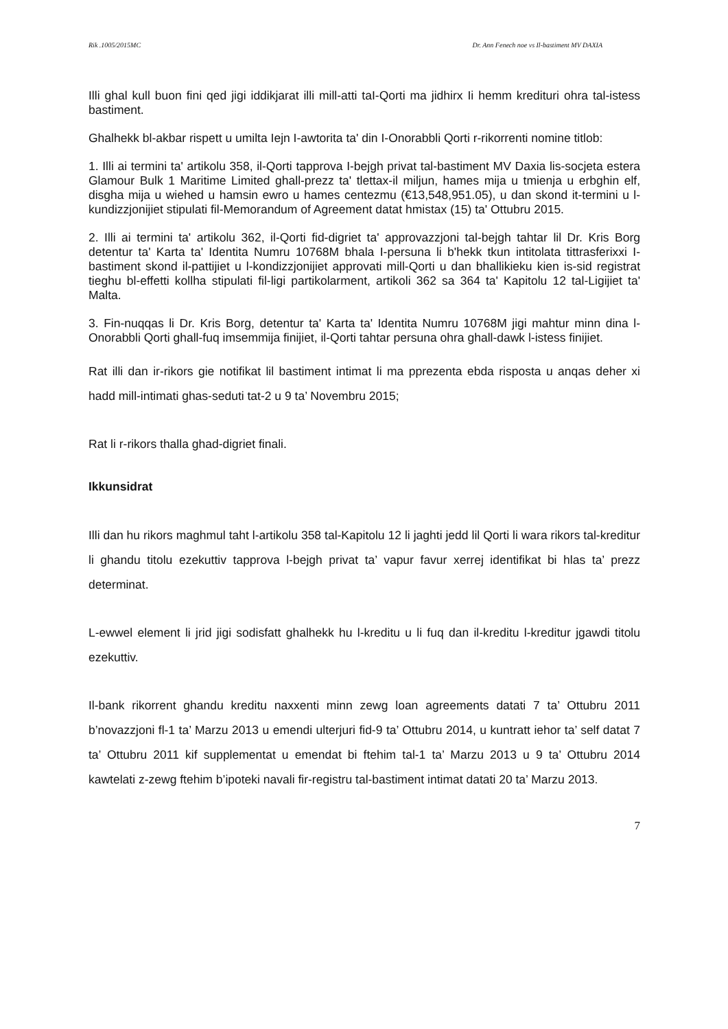Rik .1005/2015MC Dr. Ann Fenech noe vs Il-bastiment MV DAXIA
Illi ghal kull buon fini qed jigi iddikjarat illi mill-atti taI-Qorti ma jidhirx Ii hemm kredituri ohra tal-istess bastiment.
Ghalhekk bl-akbar rispett u umilta Iejn I-awtorita ta' din I-Onorabbli Qorti r-rikorrenti nomine titlob:
1. Illi ai termini ta' artikolu 358, il-Qorti tapprova I-bejgh privat tal-bastiment MV Daxia lis-socjeta estera Glamour Bulk 1 Maritime Limited ghall-prezz ta' tlettax-il miljun, hames mija u tmienja u erbghin elf, disgha mija u wiehed u hamsin ewro u hames centezmu (€13,548,951.05), u dan skond it-termini u l-kundizzjonijiet stipulati fil-Memorandum of Agreement datat hmistax (15) ta' Ottubru 2015.
2. Illi ai termini ta' artikolu 362, il-Qorti fid-digriet ta' approvazzjoni tal-bejgh tahtar lil Dr. Kris Borg detentur ta' Karta ta' Identita Numru 10768M bhala I-persuna li b'hekk tkun intitolata tittrasferixxi I-bastiment skond il-pattijiet u l-kondizzjonijiet approvati mill-Qorti u dan bhallikieku kien is-sid registrat tieghu bl-effetti kollha stipulati fil-ligi partikolarment, artikoli 362 sa 364 ta' Kapitolu 12 tal-Ligijiet ta' Malta.
3. Fin-nuqqas li Dr. Kris Borg, detentur ta' Karta ta' Identita Numru 10768M jigi mahtur minn dina l-Onorabbli Qorti ghall-fuq imsemmija finijiet, il-Qorti tahtar persuna ohra ghall-dawk l-istess finijiet.
Rat illi dan ir-rikors gie notifikat lil bastiment intimat li ma pprezenta ebda risposta u anqas deher xi hadd mill-intimati ghas-seduti tat-2 u 9 ta’ Novembru 2015;
Rat li r-rikors thalla ghad-digriet finali.
Ikkunsidrat
Illi dan hu rikors maghmul taht l-artikolu 358 tal-Kapitolu 12 li jaghti jedd lil Qorti li wara rikors tal-kreditur li ghandu titolu ezekuttiv tapprova l-bejgh privat ta’ vapur favur xerrej identifikat bi hlas ta’ prezz determinat.
L-ewwel element li jrid jigi sodisfatt ghalhekk hu l-kreditu u li fuq dan il-kreditu l-kreditur jgawdi titolu ezekuttiv.
Il-bank rikorrent ghandu kreditu naxxenti minn zewg loan agreements datati 7 ta’ Ottubru 2011 b’novazzjoni fl-1 ta’ Marzu 2013 u emendi ulterjuri fid-9 ta’ Ottubru 2014, u kuntratt iehor ta’ self datat 7 ta’ Ottubru 2011 kif supplementat u emendat bi ftehim tal-1 ta’ Marzu 2013 u 9 ta’ Ottubru 2014 kawtelati z-zewg ftehim b’ipoteki navali fir-registru tal-bastiment intimat datati 20 ta’ Marzu 2013.
7